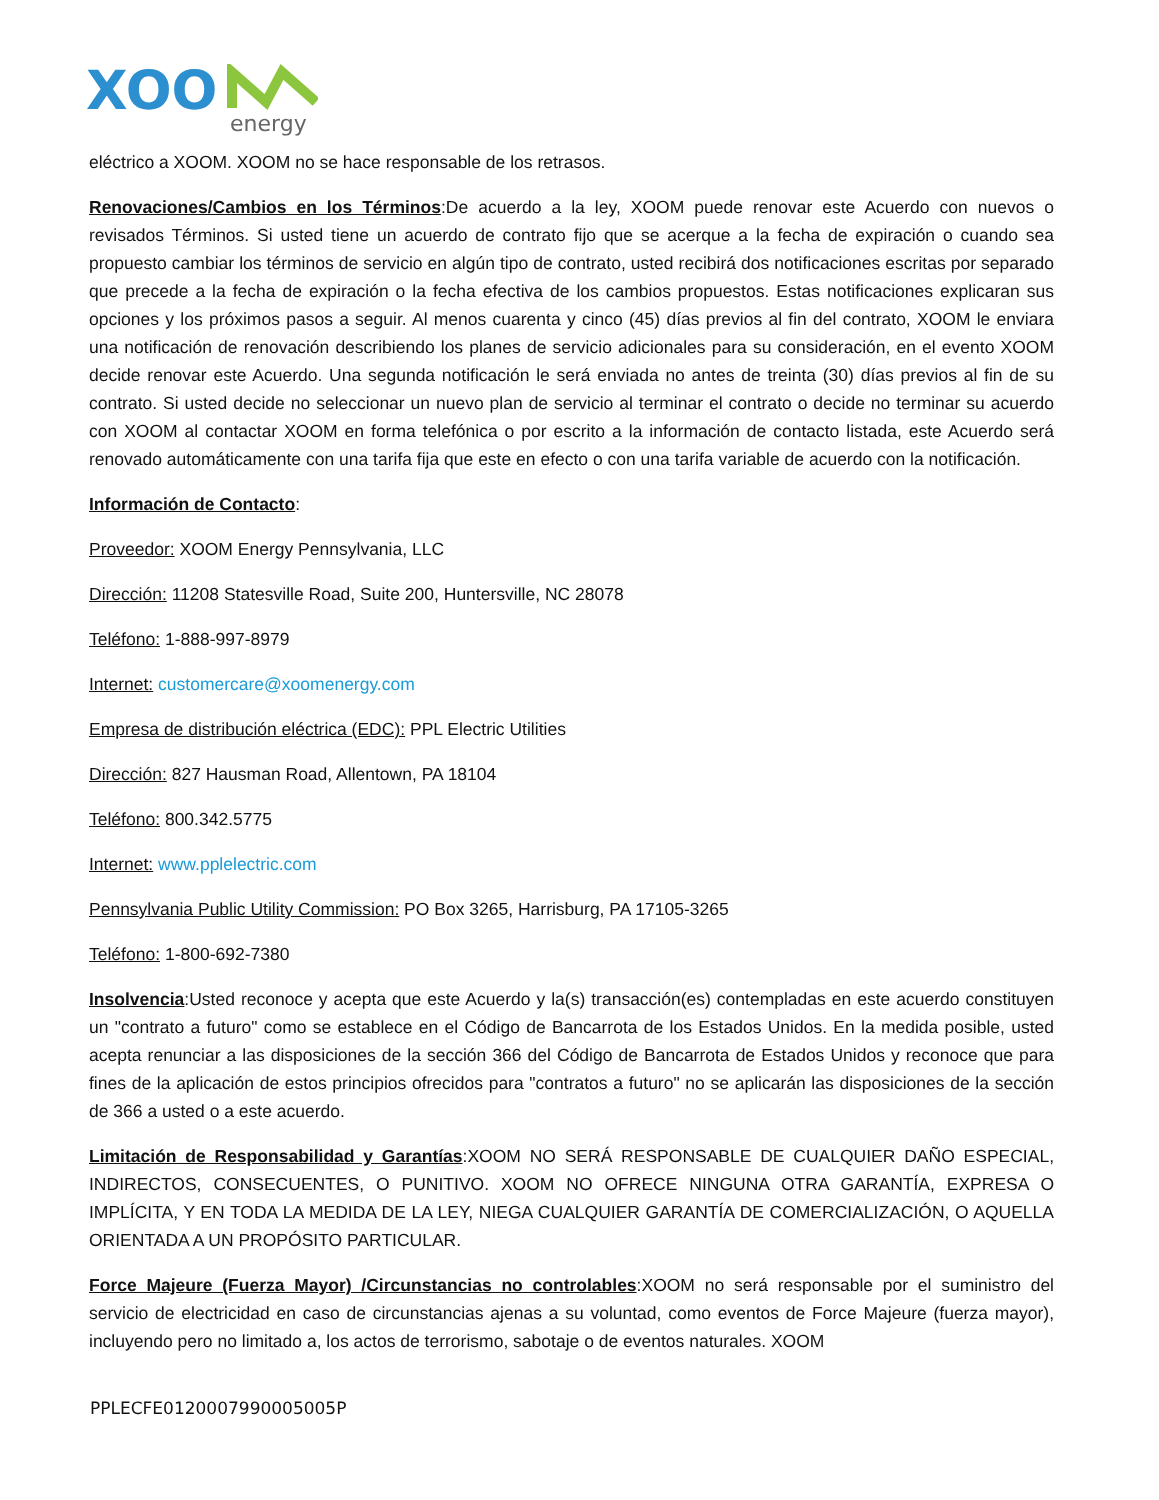XOO
energy
eléctrico a XOOM. XOOM no se hace responsable de los retrasos.
Renovaciones/Cambios en los Términos:De acuerdo a la ley, XOOM puede renovar este Acuerdo con nuevos o revisados Términos. Si usted tiene un acuerdo de contrato fijo que se acerque a la fecha de expiración o cuando sea propuesto cambiar los términos de servicio en algún tipo de contrato, usted recibirá dos notificaciones escritas por separado que precede a la fecha de expiración o la fecha efectiva de los cambios propuestos. Estas notificaciones explicaran sus opciones y los próximos pasos a seguir. Al menos cuarenta y cinco (45) días previos al fin del contrato, XOOM le enviara una notificación de renovación describiendo los planes de servicio adicionales para su consideración, en el evento XOOM decide renovar este Acuerdo. Una segunda notificación le será enviada no antes de treinta (30) días previos al fin de su contrato. Si usted decide no seleccionar un nuevo plan de servicio al terminar el contrato o decide no terminar su acuerdo con XOOM al contactar XOOM en forma telefónica o por escrito a la información de contacto listada, este Acuerdo será renovado automáticamente con una tarifa fija que este en efecto o con una tarifa variable de acuerdo con la notificación.
Información de Contacto:
Proveedor: XOOM Energy Pennsylvania, LLC
Dirección: 11208 Statesville Road, Suite 200, Huntersville, NC 28078
Teléfono: 1-888-997-8979
Internet: customercare@xoomenergy.com
Empresa de distribución eléctrica (EDC): PPL Electric Utilities
Dirección: 827 Hausman Road, Allentown, PA 18104
Teléfono: 800.342.5775
Internet: www.pplelectric.com
Pennsylvania Public Utility Commission: PO Box 3265, Harrisburg, PA 17105-3265
Teléfono: 1-800-692-7380
Insolvencia:Usted reconoce y acepta que este Acuerdo y la(s) transacción(es) contempladas en este acuerdo constituyen un "contrato a futuro" como se establece en el Código de Bancarrota de los Estados Unidos. En la medida posible, usted acepta renunciar a las disposiciones de la sección 366 del Código de Bancarrota de Estados Unidos y reconoce que para fines de la aplicación de estos principios ofrecidos para "contratos a futuro" no se aplicarán las disposiciones de la sección de 366 a usted o a este acuerdo.
Limitación de Responsabilidad y Garantías:XOOM NO SERÁ RESPONSABLE DE CUALQUIER DAÑO ESPECIAL, INDIRECTOS, CONSECUENTES, O PUNITIVO. XOOM NO OFRECE NINGUNA OTRA GARANTÍA, EXPRESA O IMPLÍCITA, Y EN TODA LA MEDIDA DE LA LEY, NIEGA CUALQUIER GARANTÍA DE COMERCIALIZACIÓN, O AQUELLA ORIENTADA A UN PROPÓSITO PARTICULAR.
Force Majeure (Fuerza Mayor) /Circunstancias no controlables:XOOM no será responsable por el suministro del servicio de electricidad en caso de circunstancias ajenas a su voluntad, como eventos de Force Majeure (fuerza mayor), incluyendo pero no limitado a, los actos de terrorismo, sabotaje o de eventos naturales. XOOM
PPLECFE0120007990005005P